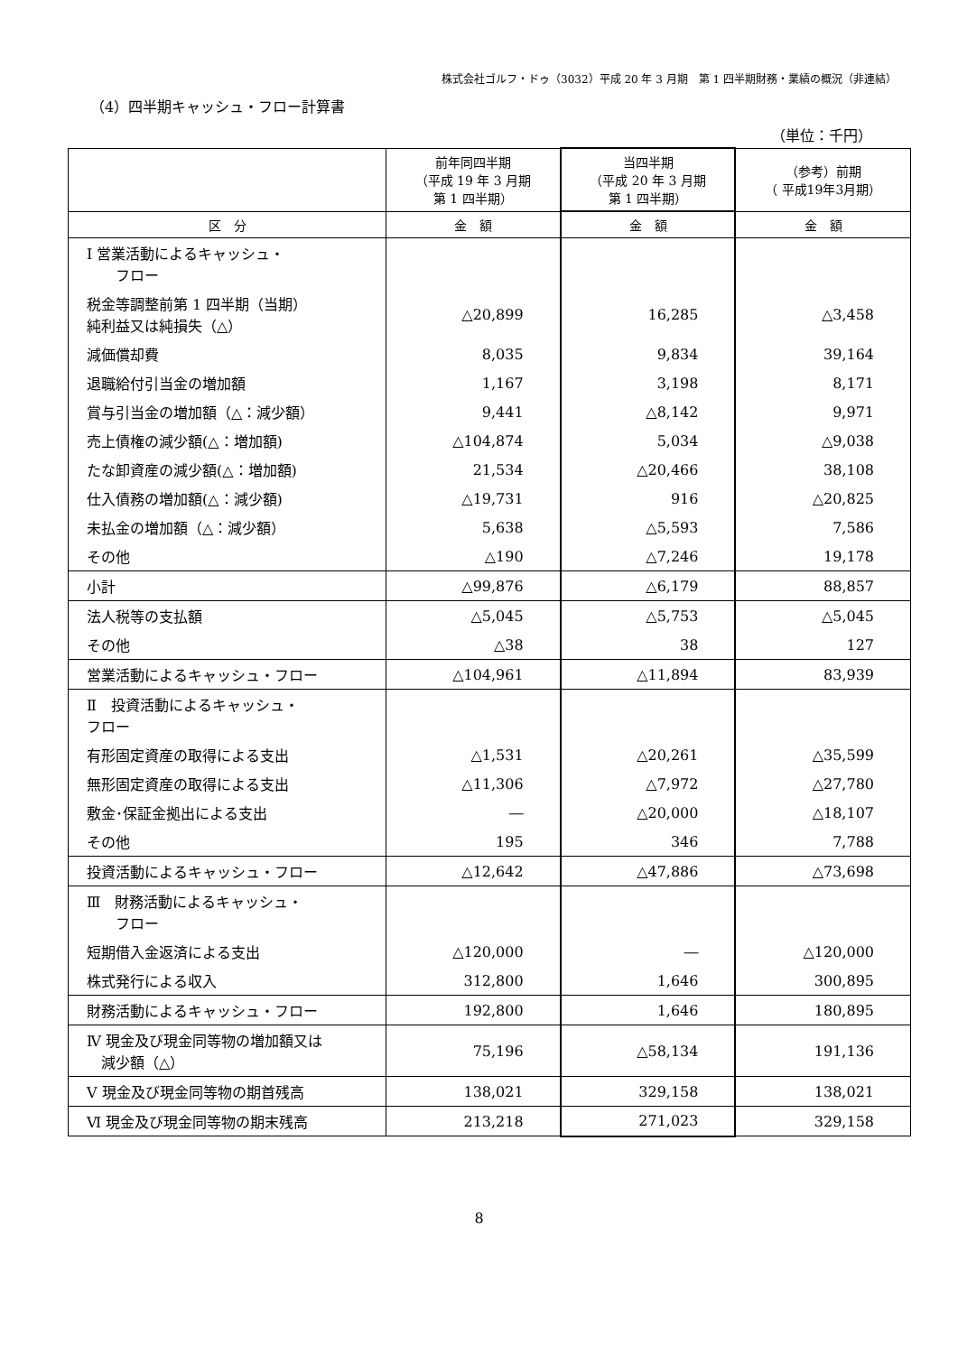株式会社ゴルフ・ドゥ（3032）平成 20 年 3 月期　第 1 四半期財務・業績の概況（非連結）
（4）四半期キャッシュ・フロー計算書
（単位：千円）
| | 前年同四半期 （平成 19 年 3 月期 第 1 四半期） | 当四半期 （平成 20 年 3 月期 第 1 四半期） | （参考）前期 （ 平成19年3月期） |
| --- | --- | --- | --- |
| 区 分 | 金 額 | 金 額 | 金 額 |
| Ⅰ 営業活動によるキャッシュ・ フロー | | | |
| 税金等調整前第 1 四半期（当期） 純利益又は純損失（△） | △20,899 | 16,285 | △3,458 |
| 減価償却費 | 8,035 | 9,834 | 39,164 |
| 退職給付引当金の増加額 | 1,167 | 3,198 | 8,171 |
| 賞与引当金の増加額（△：減少額） | 9,441 | △8,142 | 9,971 |
| 売上債権の減少額(△：増加額) | △104,874 | 5,034 | △9,038 |
| たな卸資産の減少額(△：増加額) | 21,534 | △20,466 | 38,108 |
| 仕入債務の増加額(△：減少額) | △19,731 | 916 | △20,825 |
| 未払金の増加額（△：減少額） | 5,638 | △5,593 | 7,586 |
| その他 | △190 | △7,246 | 19,178 |
| 小計 | △99,876 | △6,179 | 88,857 |
| 法人税等の支払額 | △5,045 | △5,753 | △5,045 |
| その他 | △38 | 38 | 127 |
| 営業活動によるキャッシュ・フロー | △104,961 | △11,894 | 83,939 |
| Ⅱ 投資活動によるキャッシュ・ フロー | | | |
| 有形固定資産の取得による支出 | △1,531 | △20,261 | △35,599 |
| 無形固定資産の取得による支出 | △11,306 | △7,972 | △27,780 |
| 敷金･保証金拠出による支出 | ― | △20,000 | △18,107 |
| その他 | 195 | 346 | 7,788 |
| 投資活動によるキャッシュ・フロー | △12,642 | △47,886 | △73,698 |
| Ⅲ 財務活動によるキャッシュ・ フロー | | | |
| 短期借入金返済による支出 | △120,000 | ― | △120,000 |
| 株式発行による収入 | 312,800 | 1,646 | 300,895 |
| 財務活動によるキャッシュ・フロー | 192,800 | 1,646 | 180,895 |
| Ⅳ 現金及び現金同等物の増加額又は 減少額（△） | 75,196 | △58,134 | 191,136 |
| Ⅴ 現金及び現金同等物の期首残高 | 138,021 | 329,158 | 138,021 |
| Ⅵ 現金及び現金同等物の期末残高 | 213,218 | 271,023 | 329,158 |
8